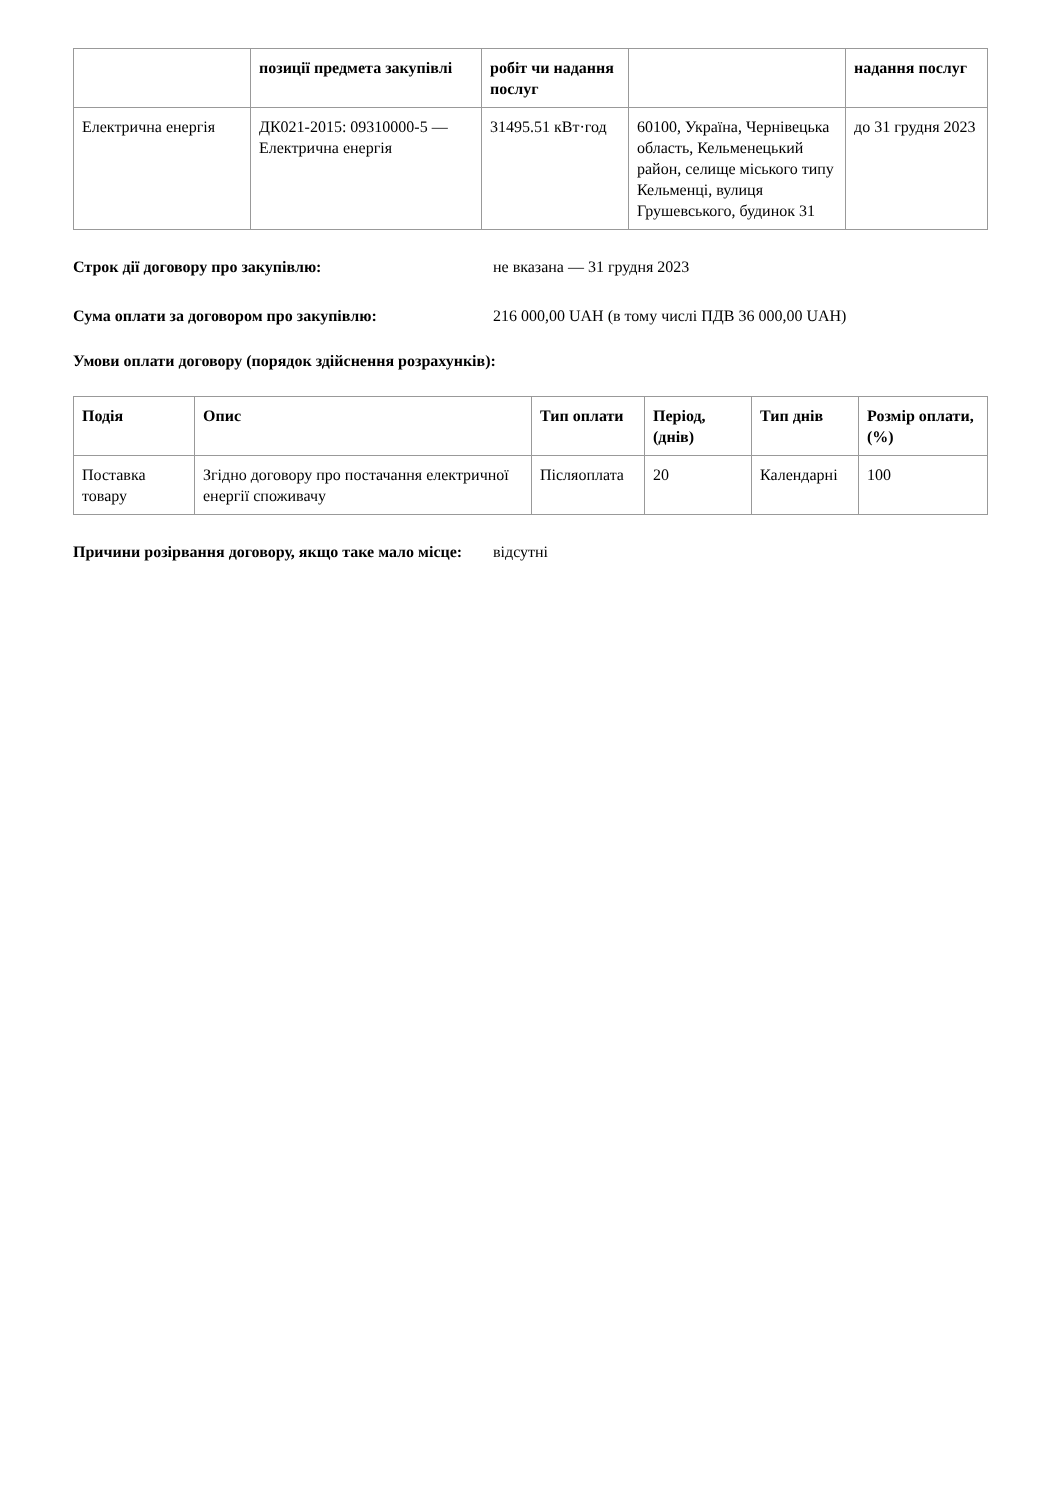| | позиції предмета закупівлі | робіт чи надання послуг | | надання послуг |
| --- | --- | --- | --- | --- |
| Електрична енергія | ДК021-2015: 09310000-5 — Електрична енергія | 31495.51 кВт·год | 60100, Україна, Чернівецька область, Кельменецький район, селище міського типу Кельменці, вулиця Грушевського, будинок 31 | до 31 грудня 2023 |
Строк дії договору про закупівлю: не вказана — 31 грудня 2023
Сума оплати за договором про закупівлю: 216 000,00 UAH (в тому числі ПДВ 36 000,00 UAH)
Умови оплати договору (порядок здійснення розрахунків):
| Подія | Опис | Тип оплати | Період, (днів) | Тип днів | Розмір оплати, (%) |
| --- | --- | --- | --- | --- | --- |
| Поставка товару | Згідно договору про постачання електричної енергії споживачу | Післяоплата | 20 | Календарні | 100 |
Причини розірвання договору, якщо таке мало місце:
відсутні